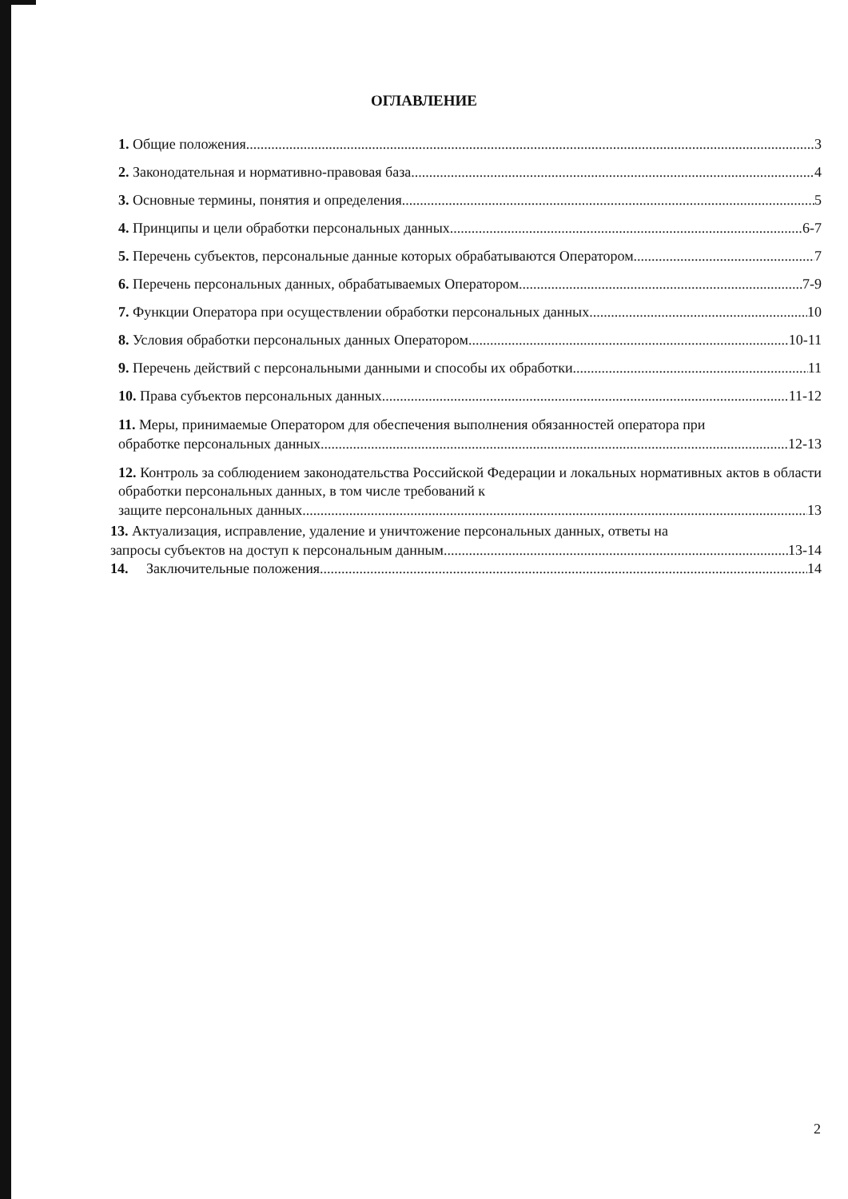ОГЛАВЛЕНИЕ
1. Общие положения 3
2. Законодательная и нормативно-правовая база 4
3. Основные термины, понятия и определения 5
4. Принципы и цели обработки персональных данных 6-7
5. Перечень субъектов, персональные данные которых обрабатываются Оператором 7
6. Перечень персональных данных, обрабатываемых Оператором 7-9
7. Функции Оператора при осуществлении обработки персональных данных 10
8. Условия обработки персональных данных Оператором 10-11
9. Перечень действий с персональными данными и способы их обработки 11
10. Права субъектов персональных данных 11-12
11. Меры, принимаемые Оператором для обеспечения выполнения обязанностей оператора при
обработке персональных данных 12-13
12. Контроль за соблюдением законодательства Российской Федерации и локальных нормативных актов в области обработки персональных данных, в том числе требований к
защите персональных данных 13
13. Актуализация, исправление, удаление и уничтожение персональных данных, ответы на
запросы субъектов на доступ к персональным данным 13-14
14. Заключительные положения 14
2